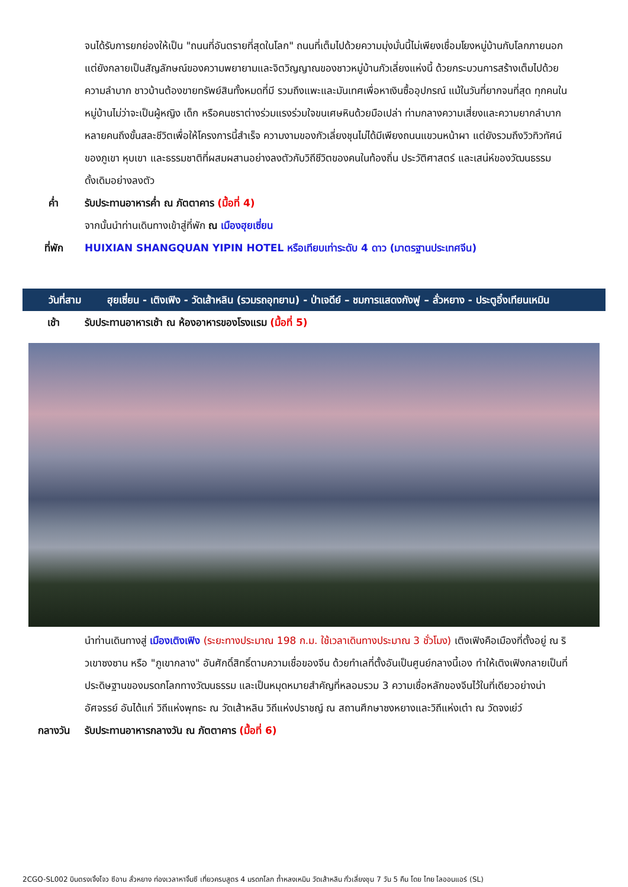จนได้รับการยกย่องให้เป็น "ถนนที่อันตรายที่สุดในโลก" ถนนที่เต็มไปด้วยความมุ่งมั่นนี้ไม่เพียงเชื่อมโยงหมู่บ้านกับโลกภายนอก แต่ยังกลายเป็นสัญลักษณ์ของความพยายามและจิตวิญญาณของชาวหมู่บ้านกัวเลี่ยงแห่งนี้ ด้วยกระบวนการสร้างเต็มไปด้วยความลำบาก ชาวบ้านต้องขายทรัพย์สินทั้งหมดที่มี รวมถึงแพะและมันเทศเพื่อหาเงินซื้ออุปกรณ์ แม้ในวันที่ยากจนที่สุด ทุกคนในหมู่บ้านไม่ว่าจะเป็นผู้หญิง เด็ก หรือคนชราต่างร่วมแรงร่วมใจขนเศษหินด้วยมือเปล่า ท่ามกลางความเสี่ยงและความยากลำบาก หลายคนถึงขั้นสละชีวิตเพื่อให้โครงการนี้สำเร็จ ความงามของกัวเลี่ยงชุนไม่ได้มีเพียงถนนแขวนหน้าผา แต่ยังรวมถึงวิวทิวทัศน์ของภูเขา หุบเขา และธรรมชาติที่ผสมผสานอย่างลงตัวกับวิถีชีวิตของคนในท้องถิ่น ประวัติศาสตร์ และเสน่ห์ของวัฒนธรรมดั้งเดิมอย่างลงตัว
ค่ำ รับประทานอาหารค่ำ ณ ภัตตาคาร (มื้อที่ 4)
จากนั้นนำท่านเดินทางเข้าสู่ที่พัก ณ เมืองฮุยเซี่ยน
ที่พัก HUIXIAN SHANGQUAN YIPIN HOTEL หรือเทียบเท่าระดับ 4 ดาว (มาตรฐานประเทศจีน)
วันที่สาม ฮุยเซี่ยน - เติงเฟิง - วัดเส้าหลิน (รวมรถอุทยาน) - ป่าเจดีย์ – ชมการแสดงกังฟู – ลั่วหยาง - ประตูอิ๋งเทียนเหมิน
เช้า รับประทานอาหารเช้า ณ ห้องอาหารของโรงแรม (มื้อที่ 5)
นำท่านเดินทางสู่ เมืองเติงเฟิง (ระยะทางประมาณ 198 ก.ม. ใช้เวลาเดินทางประมาณ 3 ชั่วโมง) เติงเฟิงคือเมืองที่ตั้งอยู่ ณ ริวเขาซงซาน หรือ "ภูเขากลาง" อันศักดิ์สิทธิ์ตามความเชื่อของจีน ด้วยทำเลที่ตั้งอันเป็นศูนย์กลางนี้เอง ทำให้เติงเฟิงกลายเป็นที่ประดิษฐานของมรดกโลกทางวัฒนธรรม และเป็นหมุดหมายสำคัญที่หลอมรวม 3 ความเชื่อหลักของจีนไว้ในที่เดียวอย่างน่าอัศจรรย์ อันได้แก่ วิถีแห่งพุทธะ ณ วัดเส้าหลิน วิถีแห่งปราชญ์ ณ สถานศึกษาซงหยางและวิถีแห่งเต๋า ณ วัดจงเย่ว์
กลางวัน รับประทานอาหารกลางวัน ณ ภัตตาคาร (มื้อที่ 6)
2CGO-SL002 บินตรงเจิ้งโจว ซีอาน ลั่วหยาง ท่องเวลาหาจิ้นซี เที่ยวครบสูตร 4 มรดกโลก ถ้ำหลงเหมิน วัดเส้าหลิน กั่วเลี่ยงชุน 7 วัน 5 คืน โดย ไทย ไลออนแอร์ (SL)